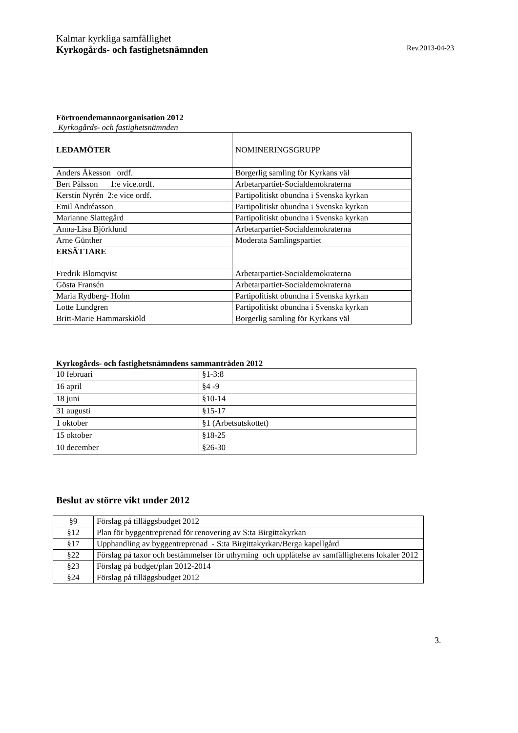Kalmar kyrkliga samfällighet
Kyrkogårds- och fastighetsnämnden Rev.2013-04-23
Förtroendemannaorganisation 2012
Kyrkogårds- och fastighetsnämnden
| LEDAMÖTER | NOMINERINGSGRUPP |
| Anders Åkesson ordf. | Borgerlig samling för Kyrkans väl |
| Bert Pålsson 1:e vice.ordf. | Arbetarpartiet-Socialdemokraterna |
| Kerstin Nyrén 2:e vice ordf. | Partipolitiskt obundna i Svenska kyrkan |
| Emil Andréasson | Partipolitiskt obundna i Svenska kyrkan |
| Marianne Slattegård | Partipolitiskt obundna i Svenska kyrkan |
| Anna-Lisa Björklund | Arbetarpartiet-Socialdemokraterna |
| Arne Günther | Moderata Samlingspartiet |
| ERSÄTTARE | |
| Fredrik Blomqvist | Arbetarpartiet-Socialdemokraterna |
| Gösta Fransén | Arbetarpartiet-Socialdemokraterna |
| Maria Rydberg- Holm | Partipolitiskt obundna i Svenska kyrkan |
| Lotte Lundgren | Partipolitiskt obundna i Svenska kyrkan |
| Britt-Marie Hammarskiöld | Borgerlig samling för Kyrkans väl |
Kyrkogårds- och fastighetsnämndens sammanträden 2012
| 10 februari | §1-3:8 |
| 16 april | §4 -9 |
| 18 juni | §10-14 |
| 31 augusti | §15-17 |
| 1 oktober | §1 (Arbetsutskottet) |
| 15 oktober | §18-25 |
| 10 december | §26-30 |
Beslut av större vikt under 2012
| §9 | Förslag på tilläggsbudget 2012 |
| §12 | Plan för byggentreprenad för renovering av S:ta Birgittakyrkan |
| §17 | Upphandling av byggentreprenad - S:ta Birgittakyrkan/Berga kapellgård |
| §22 | Förslag på taxor och bestämmelser för uthyrning och upplåtelse av samfällighetens lokaler 2012 |
| §23 | Förslag på budget/plan 2012-2014 |
| §24 | Förslag på tilläggsbudget 2012 |
3.